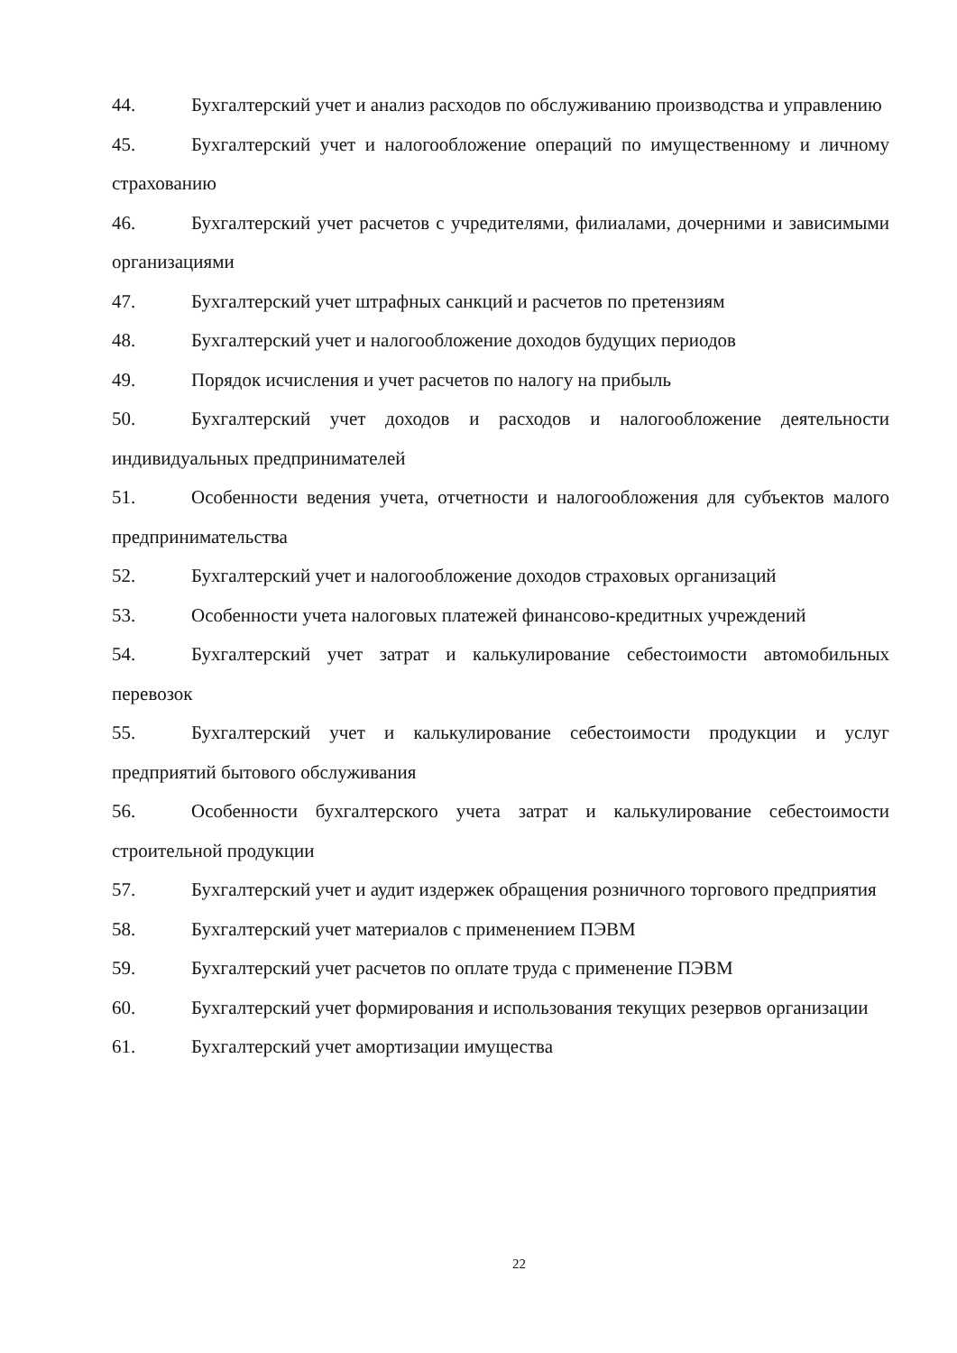44. Бухгалтерский учет и анализ расходов по обслуживанию производства и управлению
45. Бухгалтерский учет и налогообложение операций по имущественному и личному страхованию
46. Бухгалтерский учет расчетов с учредителями, филиалами, дочерними и зависимыми организациями
47. Бухгалтерский учет штрафных санкций и расчетов по претензиям
48. Бухгалтерский учет и налогообложение доходов будущих периодов
49. Порядок исчисления и учет расчетов по налогу на прибыль
50. Бухгалтерский учет доходов и расходов и налогообложение деятельности индивидуальных предпринимателей
51. Особенности ведения учета, отчетности и налогообложения для субъектов малого предпринимательства
52. Бухгалтерский учет и налогообложение доходов страховых организаций
53. Особенности учета налоговых платежей финансово-кредитных учреждений
54. Бухгалтерский учет затрат и калькулирование себестоимости автомобильных перевозок
55. Бухгалтерский учет и калькулирование себестоимости продукции и услуг предприятий бытового обслуживания
56. Особенности бухгалтерского учета затрат и калькулирование себестоимости строительной продукции
57. Бухгалтерский учет и аудит издержек обращения розничного торгового предприятия
58. Бухгалтерский учет материалов с применением ПЭВМ
59. Бухгалтерский учет расчетов по оплате труда с применение ПЭВМ
60. Бухгалтерский учет формирования и использования текущих резервов организации
61. Бухгалтерский учет амортизации имущества
22